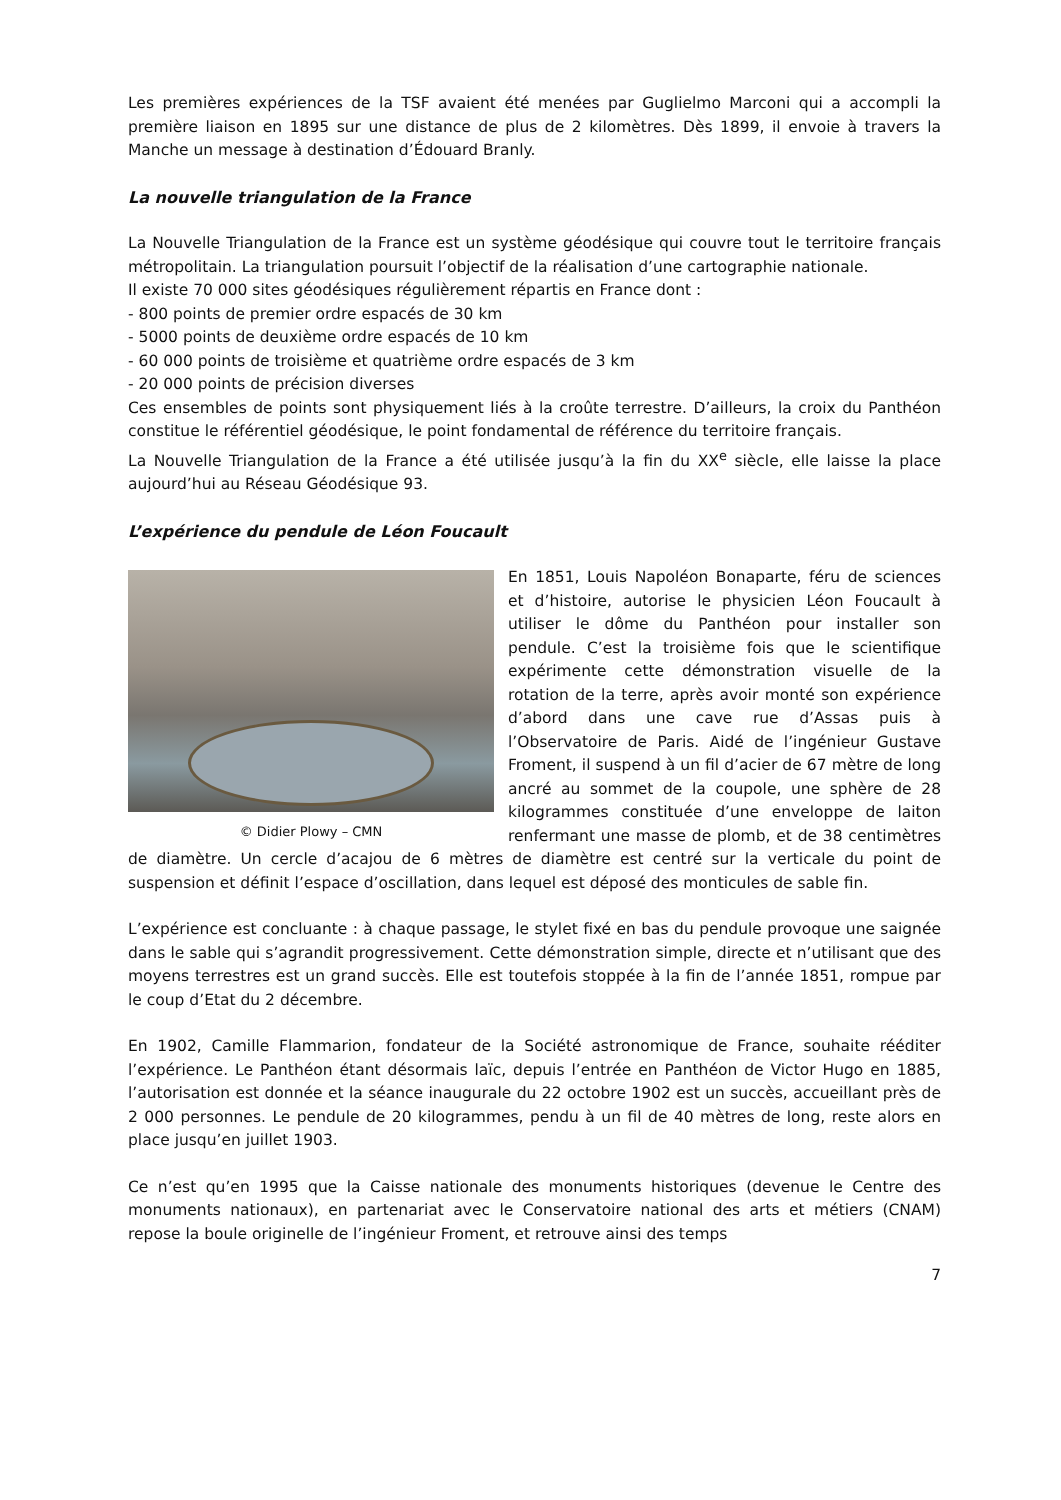Les premières expériences de la TSF avaient été menées par Guglielmo Marconi qui a accompli la première liaison en 1895 sur une distance de plus de 2 kilomètres. Dès 1899, il envoie à travers la Manche un message à destination d’Édouard Branly.
La nouvelle triangulation de la France
La Nouvelle Triangulation de la France est un système géodésique qui couvre tout le territoire français métropolitain. La triangulation poursuit l’objectif de la réalisation d’une cartographie nationale.
Il existe 70 000 sites géodésiques régulièrement répartis en France dont :
- 800 points de premier ordre espacés de 30 km
- 5000 points de deuxième ordre espacés de 10 km
- 60 000 points de troisième et quatrième ordre espacés de 3 km
- 20 000 points de précision diverses
Ces ensembles de points sont physiquement liés à la croûte terrestre. D’ailleurs, la croix du Panthéon constitue le référentiel géodésique, le point fondamental de référence du territoire français.
La Nouvelle Triangulation de la France a été utilisée jusqu’à la fin du XX<sup>e</sup> siècle, elle laisse la place aujourd’hui au Réseau Géodésique 93.
L’expérience du pendule de Léon Foucault
© Didier Plowy – CMN
En 1851, Louis Napoléon Bonaparte, féru de sciences et d’histoire, autorise le physicien Léon Foucault à utiliser le dôme du Panthéon pour installer son pendule. C’est la troisième fois que le scientifique expérimente cette démonstration visuelle de la rotation de la terre, après avoir monté son expérience d’abord dans une cave rue d’Assas puis à l’Observatoire de Paris. Aidé de l’ingénieur Gustave Froment, il suspend à un fil d’acier de 67 mètre de long ancré au sommet de la coupole, une sphère de 28 kilogrammes constituée d’une enveloppe de laiton renfermant une masse de plomb, et de 38 centimètres de diamètre. Un cercle d’acajou de 6 mètres de diamètre est centré sur la verticale du point de suspension et définit l’espace d’oscillation, dans lequel est déposé des monticules de sable fin.
L’expérience est concluante : à chaque passage, le stylet fixé en bas du pendule provoque une saignée dans le sable qui s’agrandit progressivement. Cette démonstration simple, directe et n’utilisant que des moyens terrestres est un grand succès. Elle est toutefois stoppée à la fin de l’année 1851, rompue par le coup d’Etat du 2 décembre.
En 1902, Camille Flammarion, fondateur de la Société astronomique de France, souhaite rééditer l’expérience. Le Panthéon étant désormais laïc, depuis l’entrée en Panthéon de Victor Hugo en 1885, l’autorisation est donnée et la séance inaugurale du 22 octobre 1902 est un succès, accueillant près de 2 000 personnes. Le pendule de 20 kilogrammes, pendu à un fil de 40 mètres de long, reste alors en place jusqu’en juillet 1903.
Ce n’est qu’en 1995 que la Caisse nationale des monuments historiques (devenue le Centre des monuments nationaux), en partenariat avec le Conservatoire national des arts et métiers (CNAM) repose la boule originelle de l’ingénieur Froment, et retrouve ainsi des temps
7